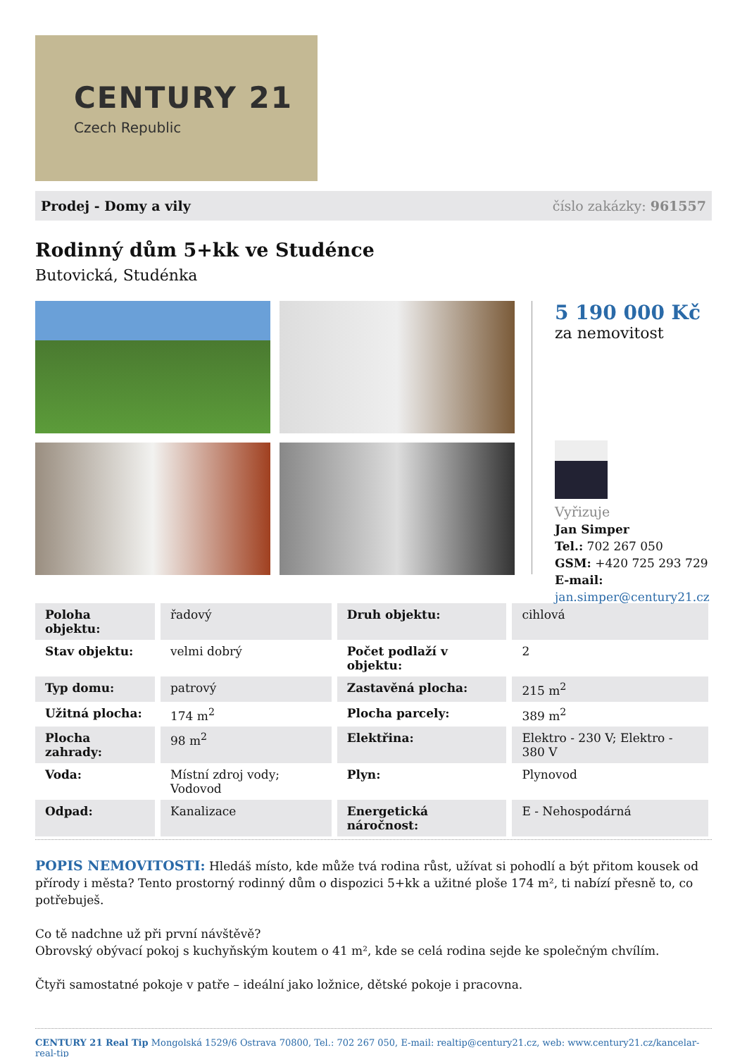CENTURY 21
Czech Republic
Prodej - Domy a vily číslo zakázky: 961557
Rodinný dům 5+kk ve Studénce
Butovická, Studénka
5 190 000 Kč
za nemovitost
Vyřizuje
Jan Simper
Tel.: 702 267 050
GSM: +420 725 293 729
E-mail:
jan.simper@century21.cz
| Poloha objektu: | řadový | Druh objektu: | cihlová |
| Stav objektu: | velmi dobrý | Počet podlaží v objektu: | 2 |
| Typ domu: | patrový | Zastavěná plocha: | 215 m<sup>2</sup> |
| Užitná plocha: | 174 m<sup>2</sup> | Plocha parcely: | 389 m<sup>2</sup> |
| Plocha zahrady: | 98 m<sup>2</sup> | Elektřina: | Elektro - 230 V; Elektro - 380 V |
| Voda: | Místní zdroj vody; Vodovod | Plyn: | Plynovod |
| Odpad: | Kanalizace | Energetická náročnost: | E - Nehospodárná |
POPIS NEMOVITOSTI: Hledáš místo, kde může tvá rodina růst, užívat si pohodlí a být přitom kousek od přírody i města? Tento prostorný rodinný dům o dispozici 5+kk a užitné ploše 174 m², ti nabízí přesně to, co potřebuješ.
Co tě nadchne už při první návštěvě?
Obrovský obývací pokoj s kuchyňským koutem o 41 m², kde se celá rodina sejde ke společným chvílím.
Čtyři samostatné pokoje v patře – ideální jako ložnice, dětské pokoje i pracovna.
CENTURY 21 Real Tip Mongolská 1529/6 Ostrava 70800, Tel.: 702 267 050, E-mail: realtip@century21.cz, web: www.century21.cz/kancelar-real-tip